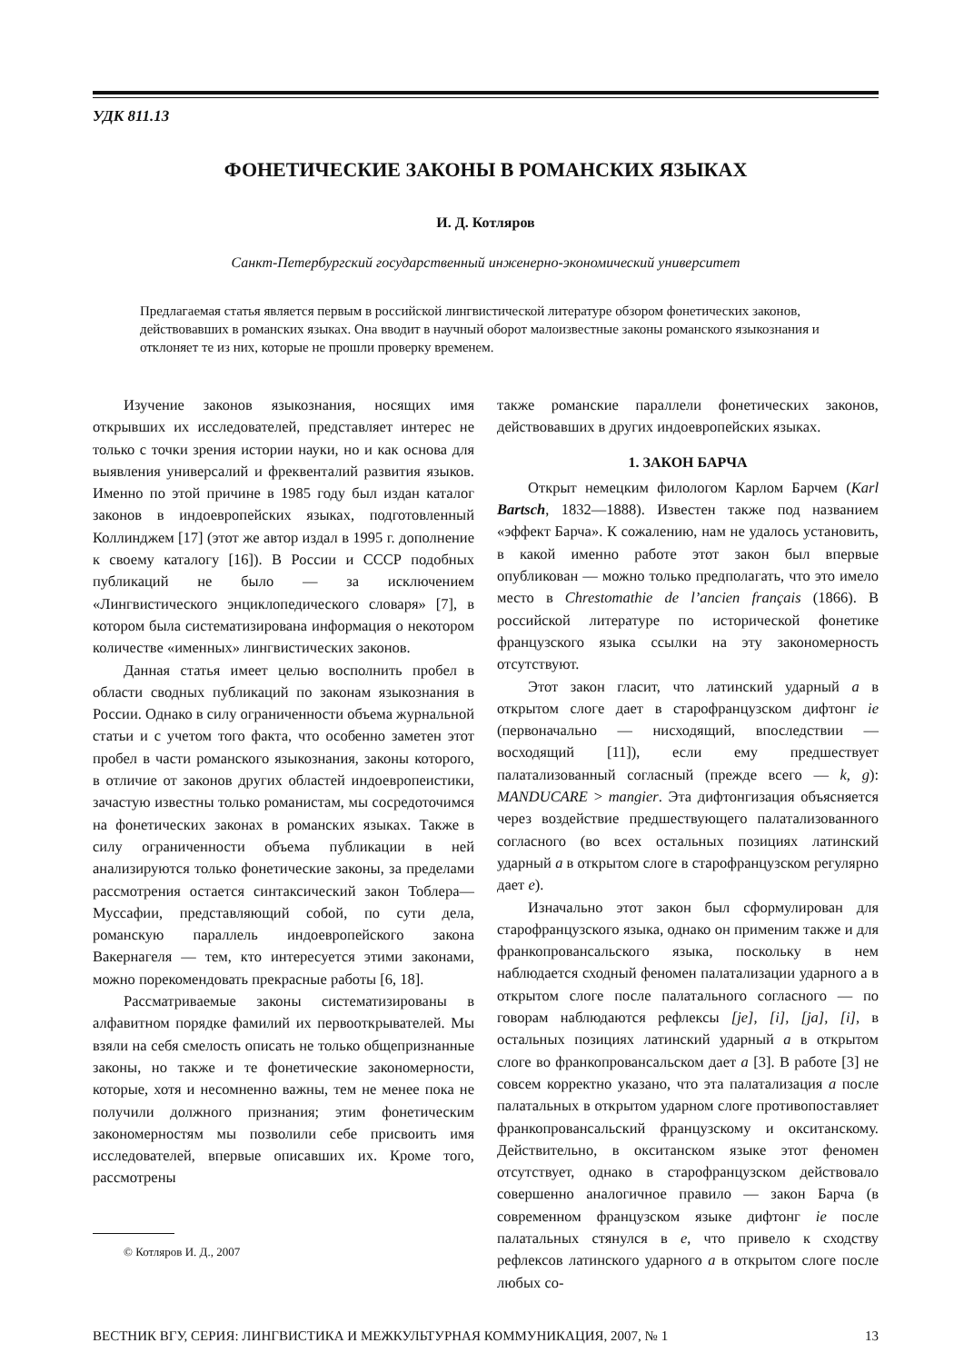УДК 811.13
ФОНЕТИЧЕСКИЕ ЗАКОНЫ В РОМАНСКИХ ЯЗЫКАХ
И. Д. Котляров
Санкт-Петербургский государственный инженерно-экономический университет
Предлагаемая статья является первым в российской лингвистической литературе обзором фонетических законов, действовавших в романских языках. Она вводит в научный оборот малоизвестные законы романского языкознания и отклоняет те из них, которые не прошли проверку временем.
Изучение законов языкознания, носящих имя открывших их исследователей, представляет интерес не только с точки зрения истории науки, но и как основа для выявления универсалий и фреквенталий развития языков. Именно по этой причине в 1985 году был издан каталог законов в индоевропейских языках, подготовленный Коллинджем [17] (этот же автор издал в 1995 г. дополнение к своему каталогу [16]). В России и СССР подобных публикаций не было — за исключением «Лингвистического энциклопедического словаря» [7], в котором была систематизирована информация о некотором количестве «именных» лингвистических законов.
Данная статья имеет целью восполнить пробел в области сводных публикаций по законам языкознания в России. Однако в силу ограниченности объема журнальной статьи и с учетом того факта, что особенно заметен этот пробел в части романского языкознания, законы которого, в отличие от законов других областей индоевропеистики, зачастую известны только романистам, мы сосредоточимся на фонетических законах в романских языках. Также в силу ограниченности объема публикации в ней анализируются только фонетические законы, за пределами рассмотрения остается синтаксический закон Тоблера—Муссафии, представляющий собой, по сути дела, романскую параллель индоевропейского закона Вакернагеля — тем, кто интересуется этими законами, можно порекомендовать прекрасные работы [6, 18].
Рассматриваемые законы систематизированы в алфавитном порядке фамилий их первооткрывателей. Мы взяли на себя смелость описать не только общепризнанные законы, но также и те фонетические закономерности, которые, хотя и несомненно важны, тем не менее пока не получили должного признания; этим фонетическим закономерностям мы позволили себе присвоить имя исследователей, впервые описавших их. Кроме того, рассмотрены
© Котляров И. Д., 2007
также романские параллели фонетических законов, действовавших в других индоевропейских языках.
1. ЗАКОН БАРЧА
Открыт немецким филологом Карлом Барчем (Karl Bartsch, 1832—1888). Известен также под названием «эффект Барча». К сожалению, нам не удалось установить, в какой именно работе этот закон был впервые опубликован — можно только предполагать, что это имело место в Chrestomathie de l’ancien français (1866). В российской литературе по исторической фонетике французского языка ссылки на эту закономерность отсутствуют.
Этот закон гласит, что латинский ударный a в открытом слоге дает в старофранцузском дифтонг ie (первоначально — нисходящий, впоследствии — восходящий [11]), если ему предшествует палатализованный согласный (прежде всего — k, g): MANDUCARE > mangier. Эта дифтонгизация объясняется через воздействие предшествующего палатализованного согласного (во всех остальных позициях латинский ударный a в открытом слоге в старофранцузском регулярно дает e).
Изначально этот закон был сформулирован для старофранцузского языка, однако он применим также и для франкопровансальского языка, поскольку в нем наблюдается сходный феномен палатализации ударного а в открытом слоге после палатального согласного — по говорам наблюдаются рефлексы [je], [i], [ja], [i], в остальных позициях латинский ударный a в открытом слоге во франкопровансальском дает a [3]. В работе [3] не совсем корректно указано, что эта палатализация a после палатальных в открытом ударном слоге противопоставляет франкопровансальский французскому и окситанскому. Действительно, в окситанском языке этот феномен отсутствует, однако в старофранцузском действовало совершенно аналогичное правило — закон Барча (в современном французском языке дифтонг ie после палатальных стянулся в e, что привело к сходству рефлексов латинского ударного a в открытом слоге после любых со-
ВЕСТНИК ВГУ, СЕРИЯ: ЛИНГВИСТИКА И МЕЖКУЛЬТУРНАЯ КОММУНИКАЦИЯ, 2007, № 1 13